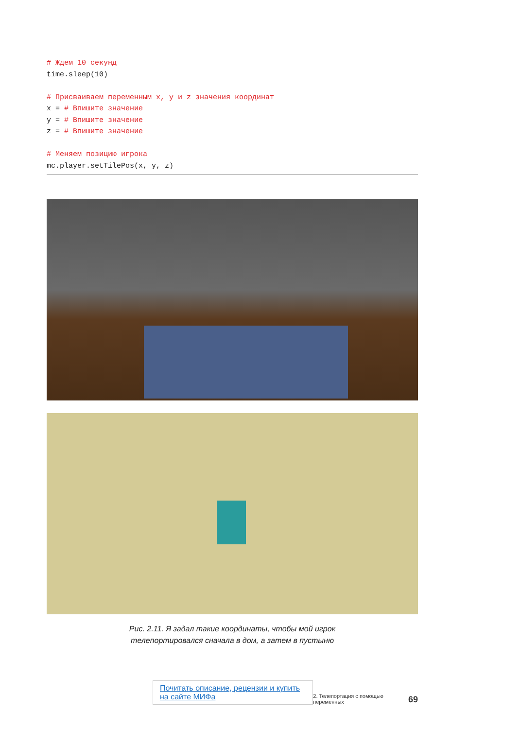# Ждем 10 секунд
time.sleep(10)

# Присваиваем переменным x, y и z значения координат
x = # Впишите значение
y = # Впишите значение
z = # Впишите значение

# Меняем позицию игрока
mc.player.setTilePos(x, y, z)
Рис. 2.11. Я задал такие координаты, чтобы мой игрок
телепортировался сначала в дом, а затем в пустыню
Почитать описание, рецензии и купить на сайте МИФа 2. Телепортация с помощью переменных 69